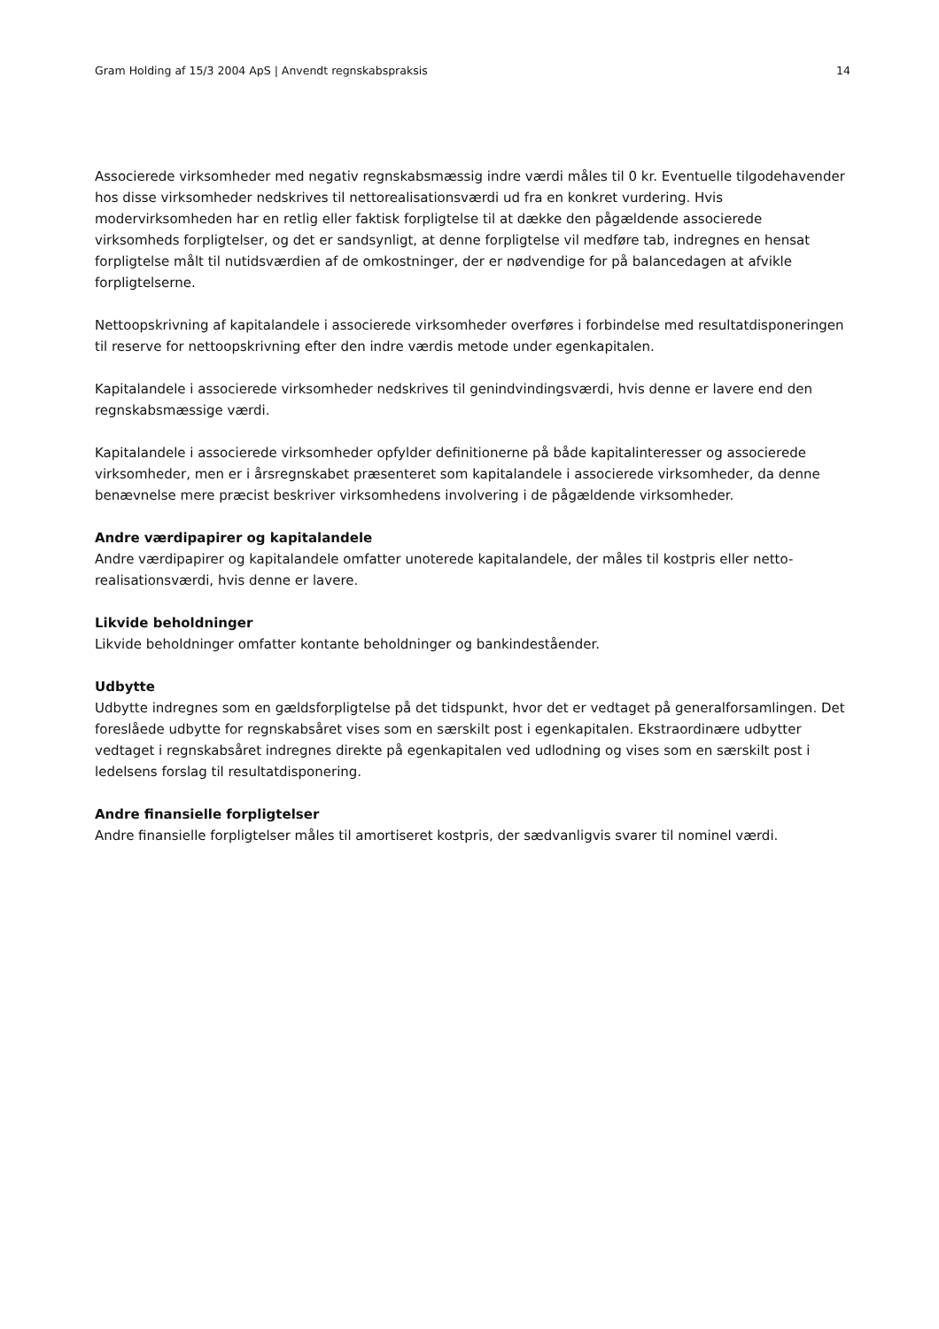Gram Holding af 15/3 2004 ApS | Anvendt regnskabspraksis 14
Associerede virksomheder med negativ regnskabsmæssig indre værdi måles til 0 kr. Eventuelle tilgodehavender hos disse virksomheder nedskrives til nettorealisationsværdi ud fra en konkret vurdering. Hvis modervirksomheden har en retlig eller faktisk forpligtelse til at dække den pågældende associerede virksomheds forpligtelser, og det er sandsynligt, at denne forpligtelse vil medføre tab, indregnes en hensat forpligtelse målt til nutidsværdien af de omkostninger, der er nødvendige for på balancedagen at afvikle forpligtelserne.
Nettoopskrivning af kapitalandele i associerede virksomheder overføres i forbindelse med resultatdisponeringen til reserve for nettoopskrivning efter den indre værdis metode under egenkapitalen.
Kapitalandele i associerede virksomheder nedskrives til genindvindingsværdi, hvis denne er lavere end den regnskabsmæssige værdi.
Kapitalandele i associerede virksomheder opfylder definitionerne på både kapitalinteresser og associerede virksomheder, men er i årsregnskabet præsenteret som kapitalandele i associerede virksomheder, da denne benævnelse mere præcist beskriver virksomhedens involvering i de pågældende virksomheder.
Andre værdipapirer og kapitalandele
Andre værdipapirer og kapitalandele omfatter unoterede kapitalandele, der måles til kostpris eller netto-realisationsværdi, hvis denne er lavere.
Likvide beholdninger
Likvide beholdninger omfatter kontante beholdninger og bankindeståender.
Udbytte
Udbytte indregnes som en gældsforpligtelse på det tidspunkt, hvor det er vedtaget på generalforsamlingen. Det foreslåede udbytte for regnskabsåret vises som en særskilt post i egenkapitalen. Ekstraordinære udbytter vedtaget i regnskabsåret indregnes direkte på egenkapitalen ved udlodning og vises som en særskilt post i ledelsens forslag til resultatdisponering.
Andre finansielle forpligtelser
Andre finansielle forpligtelser måles til amortiseret kostpris, der sædvanligvis svarer til nominel værdi.